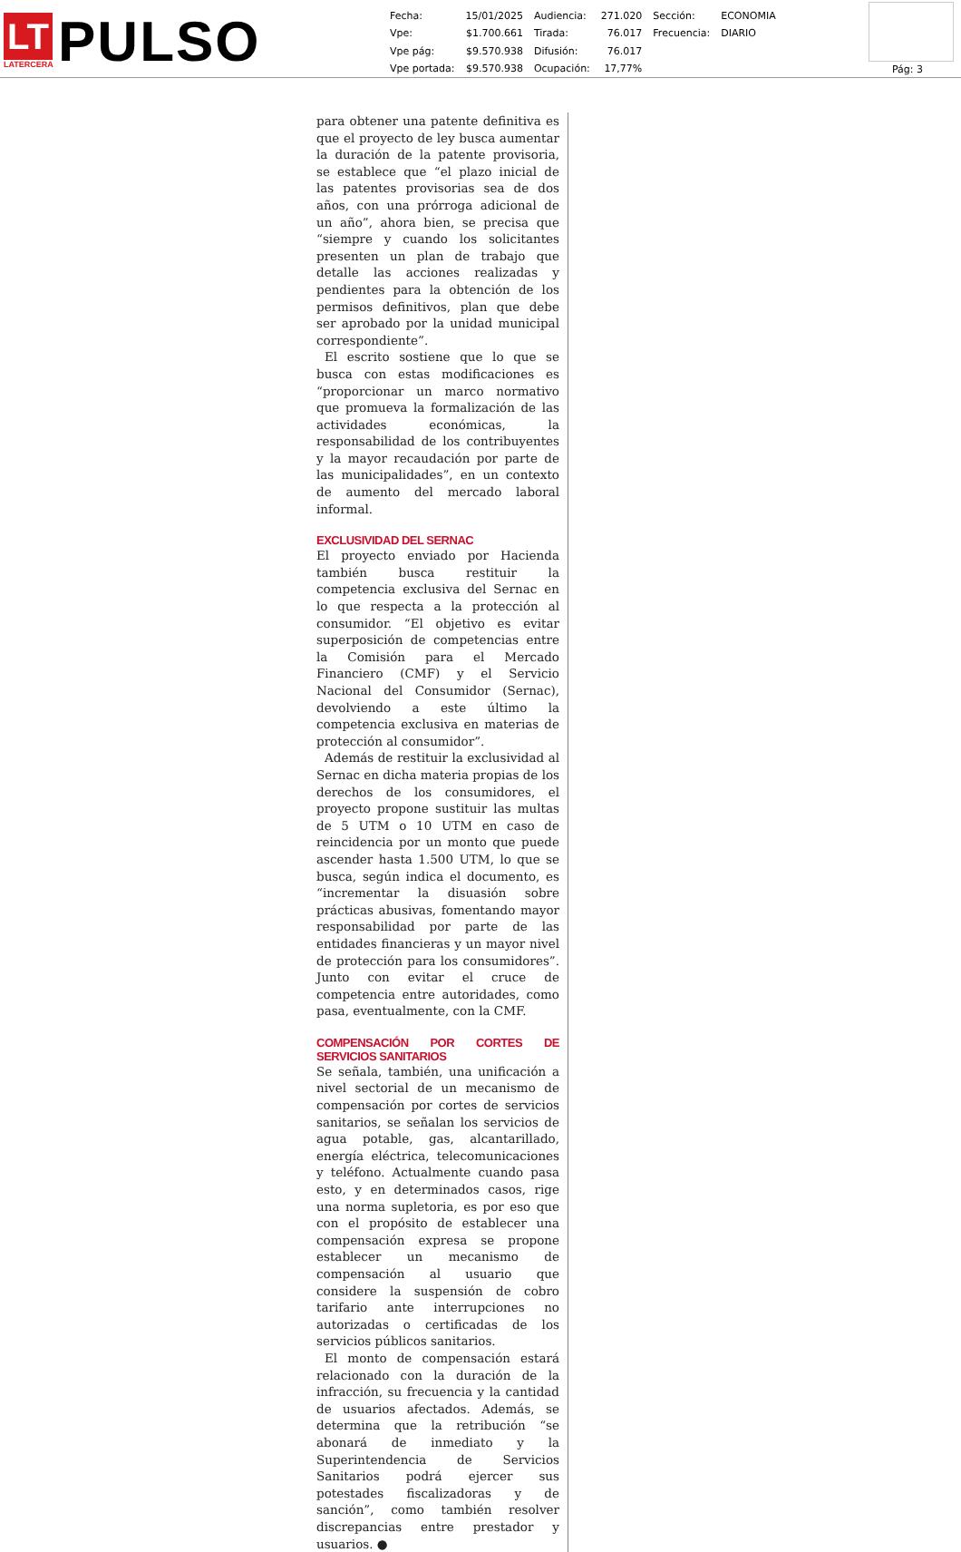LT
LATERCERA
PULSO
| Fecha: | 15/01/2025 | Audiencia: | 271.020 | Sección: | ECONOMIA |
| Vpe: | $1.700.661 | Tirada: | 76.017 | Frecuencia: | DIARIO |
| Vpe pág: | $9.570.938 | Difusión: | 76.017 | | |
| Vpe portada: | $9.570.938 | Ocupación: | 17,77% | | |
Pág: 3
para obtener una patente definitiva es que el proyecto de ley busca aumentar la duración de la patente provisoria, se establece que “el plazo inicial de las patentes provisorias sea de dos años, con una prórroga adicional de un año”, ahora bien, se precisa que “siempre y cuando los solicitantes presenten un plan de trabajo que detalle las acciones realizadas y pendientes para la obtención de los permisos definitivos, plan que debe ser aprobado por la unidad municipal correspondiente”.
El escrito sostiene que lo que se busca con estas modificaciones es “proporcionar un marco normativo que promueva la formalización de las actividades económicas, la responsabilidad de los contribuyentes y la mayor recaudación por parte de las municipalidades”, en un contexto de aumento del mercado laboral informal.
EXCLUSIVIDAD DEL SERNAC
El proyecto enviado por Hacienda también busca restituir la competencia exclusiva del Sernac en lo que respecta a la protección al consumidor. “El objetivo es evitar superposición de competencias entre la Comisión para el Mercado Financiero (CMF) y el Servicio Nacional del Consumidor (Sernac), devolviendo a este último la competencia exclusiva en materias de protección al consumidor”.
Además de restituir la exclusividad al Sernac en dicha materia propias de los derechos de los consumidores, el proyecto propone sustituir las multas de 5 UTM o 10 UTM en caso de reincidencia por un monto que puede ascender hasta 1.500 UTM, lo que se busca, según indica el documento, es “incrementar la disuasión sobre prácticas abusivas, fomentando mayor responsabilidad por parte de las entidades financieras y un mayor nivel de protección para los consumidores”. Junto con evitar el cruce de competencia entre autoridades, como pasa, eventualmente, con la CMF.
COMPENSACIÓN POR CORTES DE SERVICIOS SANITARIOS
Se señala, también, una unificación a nivel sectorial de un mecanismo de compensación por cortes de servicios sanitarios, se señalan los servicios de agua potable, gas, alcantarillado, energía eléctrica, telecomunicaciones y teléfono. Actualmente cuando pasa esto, y en determinados casos, rige una norma supletoria, es por eso que con el propósito de establecer una compensación expresa se propone establecer un mecanismo de compensación al usuario que considere la suspensión de cobro tarifario ante interrupciones no autorizadas o certificadas de los servicios públicos sanitarios.
El monto de compensación estará relacionado con la duración de la infracción, su frecuencia y la cantidad de usuarios afectados. Además, se determina que la retribución “se abonará de inmediato y la Superintendencia de Servicios Sanitarios podrá ejercer sus potestades fiscalizadoras y de sanción”, como también resolver discrepancias entre prestador y usuarios. ●